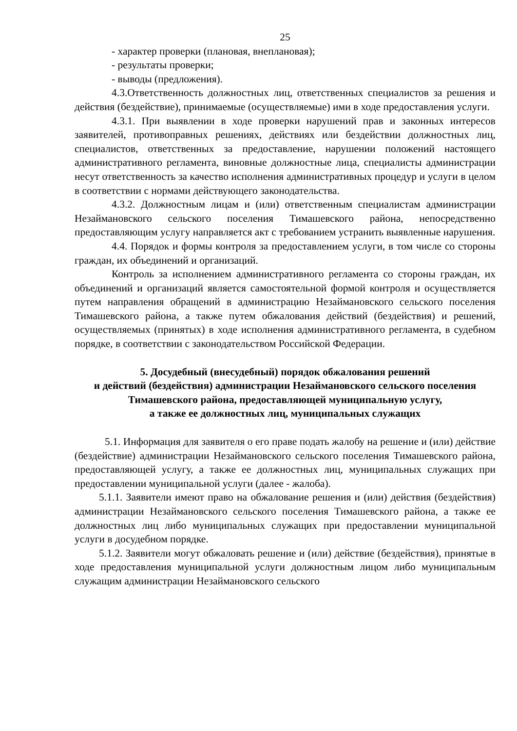25
- характер проверки (плановая, внеплановая);
- результаты проверки;
- выводы (предложения).
4.3.Ответственность должностных лиц, ответственных специалистов за решения и действия (бездействие), принимаемые (осуществляемые) ими в ходе предоставления услуги.
4.3.1. При выявлении в ходе проверки нарушений прав и законных интересов заявителей, противоправных решениях, действиях или бездействии должностных лиц, специалистов, ответственных за предоставление, нарушении положений настоящего административного регламента, виновные должностные лица, специалисты администрации несут ответственность за качество исполнения административных процедур и услуги в целом в соответствии с нормами действующего законодательства.
4.3.2. Должностным лицам и (или) ответственным специалистам администрации Незаймановского сельского поселения Тимашевского района, непосредственно предоставляющим услугу направляется акт с требованием устранить выявленные нарушения.
4.4. Порядок и формы контроля за предоставлением услуги, в том числе со стороны граждан, их объединений и организаций.
Контроль за исполнением административного регламента со стороны граждан, их объединений и организаций является самостоятельной формой контроля и осуществляется путем направления обращений в администрацию Незаймановского сельского поселения Тимашевского района, а также путем обжалования действий (бездействия) и решений, осуществляемых (принятых) в ходе исполнения административного регламента, в судебном порядке, в соответствии с законодательством Российской Федерации.
5. Досудебный (внесудебный) порядок обжалования решений
и действий (бездействия) администрации Незаймановского сельского поселения Тимашевского района, предоставляющей муниципальную услугу,
а также ее должностных лиц, муниципальных служащих
5.1. Информация для заявителя о его праве подать жалобу на решение и (или) действие (бездействие) администрации Незаймановского сельского поселения Тимашевского района, предоставляющей услугу, а также ее должностных лиц, муниципальных служащих при предоставлении муниципальной услуги (далее - жалоба).
5.1.1. Заявители имеют право на обжалование решения и (или) действия (бездействия) администрации Незаймановского сельского поселения Тимашевского района, а также ее должностных лиц либо муниципальных служащих при предоставлении муниципальной услуги в досудебном порядке.
5.1.2. Заявители могут обжаловать решение и (или) действие (бездействия), принятые в ходе предоставления муниципальной услуги должностным лицом либо муниципальным служащим администрации Незаймановского сельского